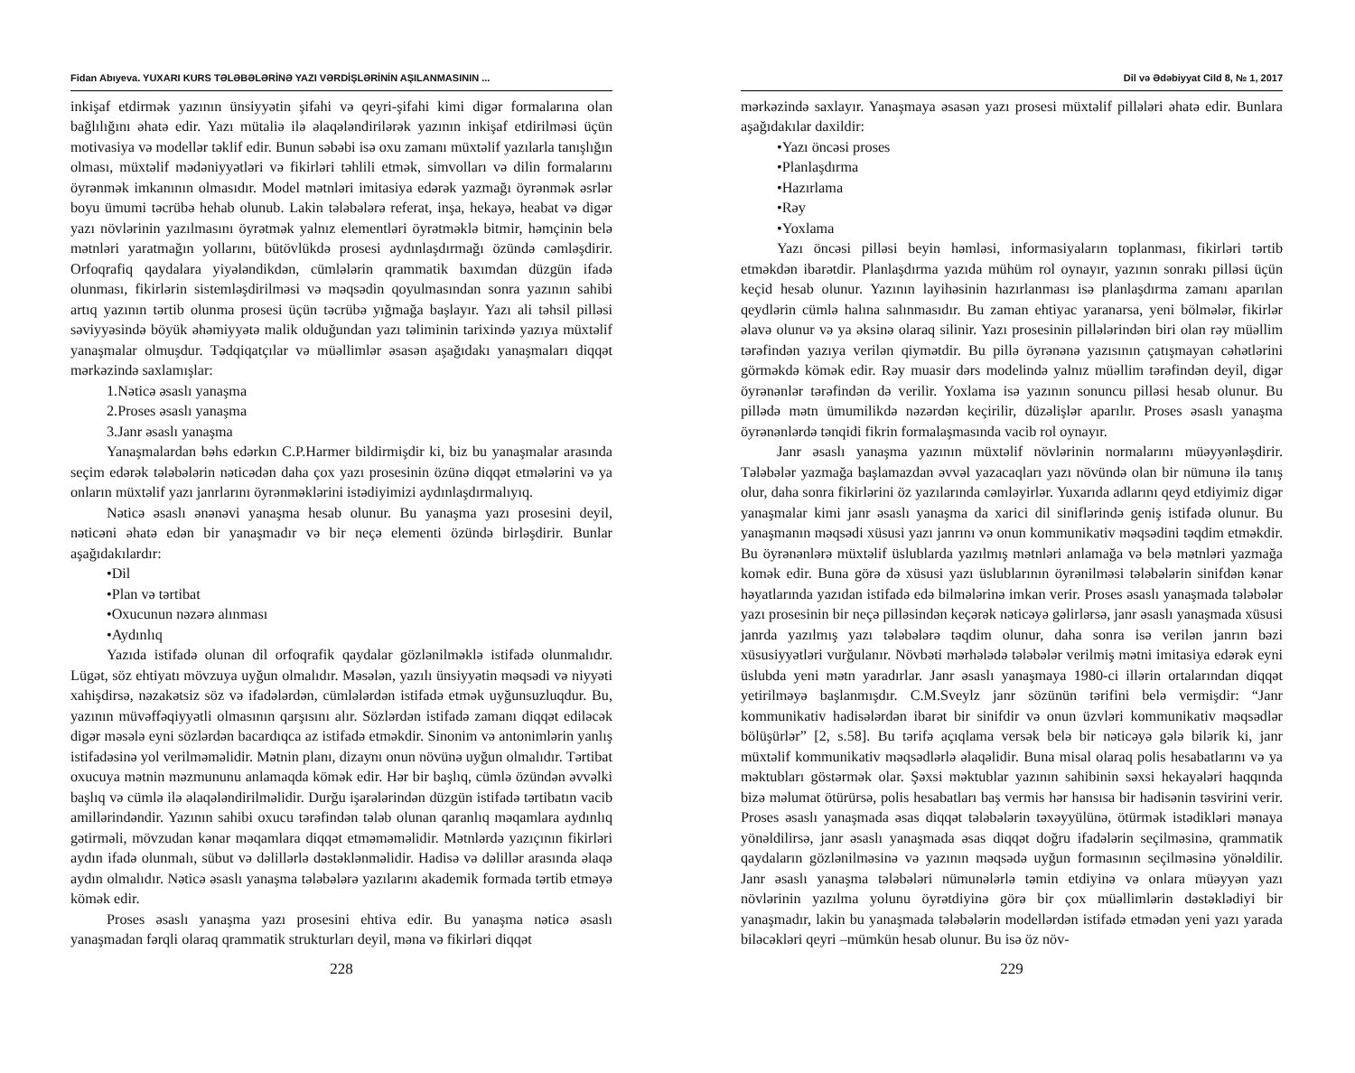Fidan Abıyeva. YUXARI KURS TƏLƏBƏLƏRİNƏ YAZI VƏRDİŞLƏRİNİN AŞILANMASININ ...
inkişaf etdirmək yazının ünsiyyətin şifahi və qeyri-şifahi kimi digər formalarına olan bağlılığını əhatə edir. Yazı mütaliə ilə əlaqələndirilərək yazının inkişaf etdirilməsi üçün motivasiya və modellər təklif edir. Bunun səbəbi isə oxu zamanı müxtəlif yazılarla tanışlığın olması, müxtəlif mədəniyyətləri və fikirləri təhlili etmək, simvolları və dilin formalarını öyrənmək imkanının olmasıdır. Model mətnləri imitasiya edərək yazmağı öyrənmək əsrlər boyu ümumi təcrübə hehab olunub. Lakin tələbələrə referat, inşa, hekayə, heabat və digər yazı növlərinin yazılmasını öyrətmək yalnız elementləri öyrətməklə bitmir, həmçinin belə mətnləri yaratmağın yollarını, bütövlükdə prosesi aydınlaşdırmağı özündə cəmləşdirir. Orfoqrafiq qaydalara yiyələndikdən, cümlələrin qrammatik baxımdan düzgün ifadə olunması, fikirlərin sistemləşdirilməsi və məqsədin qoyulmasından sonra yazının sahibi artıq yazının tərtib olunma prosesi üçün təcrübə yığmağa başlayır. Yazı ali təhsil pilləsi səviyyəsində böyük əhəmiyyətə malik olduğundan yazı təliminin tarixində yazıya müxtəlif yanaşmalar olmuşdur. Tədqiqatçılar və müəllimlər əsasən aşağıdakı yanaşmaları diqqət mərkəzində saxlamışlar:
1.Nəticə əsaslı yanaşma
2.Proses əsaslı yanaşma
3.Janr əsaslı yanaşma
Yanaşmalardan bəhs edərkın C.P.Harmer bildirmişdir ki, biz bu yanaşmalar arasında seçim edərək tələbələrin nəticədən daha çox yazı prosesinin özünə diqqət etmələrini və ya onların müxtəlif yazı janrlarını öyrənməklərini istədiyimizi aydınlaşdırmalıyıq.
Nəticə əsaslı ənənəvi yanaşma hesab olunur. Bu yanaşma yazı prosesini deyil, nəticəni əhatə edən bir yanaşmadır və bir neçə elementi özündə birləşdirir. Bunlar aşağıdakılardır:
•Dil
•Plan və tərtibat
•Oxucunun nəzərə alınması
•Aydınlıq
Yazıda istifadə olunan dil orfoqrafik qaydalar gözlənilməklə istifadə olunmalıdır. Lügət, söz ehtiyatı mövzuya uyğun olmalıdır. Məsələn, yazılı ünsiyyətin məqsədi və niyyəti xahişdirsə, nəzakətsiz söz və ifadələrdən, cümlələrdən istifadə etmək uyğunsuzluqdur. Bu, yazının müvəffəqiyyətli olmasının qarşısını alır. Sözlərdən istifadə zamanı diqqət ediləcək digər məsələ eyni sözlərdən bacardıqca az istifadə etməkdir. Sinonim və antonimlərin yanlış istifadəsinə yol verilməməlidir. Mətnin planı, dizaynı onun növünə uyğun olmalıdır. Tərtibat oxucuya mətnin məzmununu anlamaqda kömək edir. Hər bir başlıq, cümlə özündən əvvəlki başlıq və cümlə ilə əlaqələndirilməlidir. Durğu işarələrindən düzgün istifadə tərtibatın vacib amillərindəndir. Yazının sahibi oxucu tərəfindən tələb olunan qaranlıq məqamlara aydınlıq gətirməli, mövzudan kənar məqamlara diqqət etməməməlidir. Mətnlərdə yazıçının fikirləri aydın ifadə olunmalı, sübut və dəlillərlə dəstəklənməlidir. Hadisə və dəlillər arasında əlaqə aydın olmalıdır. Nəticə əsaslı yanaşma tələbələrə yazılarını akademik formada tərtib etməyə kömək edir.
Proses əsaslı yanaşma yazı prosesini ehtiva edir. Bu yanaşma nəticə əsaslı yanaşmadan fərqli olaraq qrammatik strukturları deyil, məna və fikirləri diqqət
228
Dil və Ədəbiyyat Cild 8, № 1, 2017
mərkəzində saxlayır. Yanaşmaya əsasən yazı prosesi müxtəlif pillələri əhatə edir. Bunlara aşağıdakılar daxildir:
•Yazı öncəsi proses
•Planlaşdırma
•Hazırlama
•Rəy
•Yoxlama
Yazı öncəsi pilləsi beyin həmləsi, informasiyaların toplanması, fikirləri tərtib etməkdən ibarətdir. Planlaşdırma yazıda mühüm rol oynayır, yazının sonrakı pilləsi üçün keçid hesab olunur. Yazının layihəsinin hazırlanması isə planlaşdırma zamanı aparılan qeydlərin cümlə halına salınmasıdır. Bu zaman ehtiyac yaranarsa, yeni bölmələr, fikirlər əlavə olunur və ya əksinə olaraq silinir. Yazı prosesinin pillələrindən biri olan rəy müəllim tərəfindən yazıya verilən qiymətdir. Bu pillə öyrənənə yazısının çatışmayan cəhətlərini görməkdə kömək edir. Rəy muasir dərs modelində yalnız müəllim tərəfindən deyil, digər öyrənənlər tərəfindən də verilir. Yoxlama isə yazının sonuncu pilləsi hesab olunur. Bu pillədə mətn ümumilikdə nəzərdən keçirilir, düzəlişlər aparılır. Proses əsaslı yanaşma öyrənənlərdə tənqidi fikrin formalaşmasında vacib rol oynayır.
Janr əsaslı yanaşma yazının müxtəlif növlərinin normalarını müəyyənləşdirir. Tələbələr yazmağa başlamazdan əvvəl yazacaqları yazı növündə olan bir nümunə ilə tanış olur, daha sonra fikirlərini öz yazılarında cəmləyirlər. Yuxarıda adlarını qeyd etdiyimiz digər yanaşmalar kimi janr əsaslı yanaşma da xarici dil siniflərində geniş istifadə olunur. Bu yanaşmanın məqsədi xüsusi yazı janrını və onun kommunikativ məqsədini təqdim etməkdir. Bu öyrənənlərə müxtəlif üslublarda yazılmış mətnləri anlamağa və belə mətnləri yazmağa komək edir. Buna görə də xüsusi yazı üslublarının öyrənilməsi tələbələrin sinifdən kənar həyatlarında yazıdan istifadə edə bilmələrinə imkan verir. Proses əsaslı yanaşmada tələbələr yazı prosesinin bir neçə pilləsindən keçərək nəticəyə gəlirlərsə, janr əsaslı yanaşmada xüsusi janrda yazılmış yazı tələbələrə təqdim olunur, daha sonra isə verilən janrın bəzi xüsusiyyətləri vurğulanır. Növbəti mərhələdə tələbələr verilmiş mətni imitasiya edərək eyni üslubda yeni mətn yaradırlar. Janr əsaslı yanaşmaya 1980-ci illərin ortalarından diqqət yetirilməyə başlanmışdır. C.M.Sveylz janr sözünün tərifini belə vermişdir: “Janr kommunikativ hadisələrdən ibarət bir sinifdir və onun üzvləri kommunikativ məqsədlər bölüşürlər” [2, s.58]. Bu tərifə açıqlama versək belə bir nəticəyə gələ bilərik ki, janr müxtəlif kommunikativ məqsədlərlə əlaqəlidir. Buna misal olaraq polis hesabatlarını və ya məktubları göstərmək olar. Şəxsi məktublar yazının sahibinin səxsi hekayələri haqqında bizə məlumat ötürürsə, polis hesabatları baş vermis hər hansısa bir hadisənin təsvirini verir. Proses əsaslı yanaşmada əsas diqqət tələbələrin təxəyyülünə, ötürmək istədikləri mənaya yönəldilirsə, janr əsaslı yanaşmada əsas diqqət doğru ifadələrin seçilməsinə, qrammatik qaydaların gözlənilməsinə və yazının məqsədə uyğun formasının seçilməsinə yönəldilir. Janr əsaslı yanaşma tələbələri nümunələrlə təmin etdiyinə və onlara müəyyən yazı növlərinin yazılma yolunu öyrətdiyinə görə bir çox müəllimlərin dəstəklədiyi bir yanaşmadır, lakin bu yanaşmada tələbələrin modellərdən istifadə etmədən yeni yazı yarada biləcəkləri qeyri –mümkün hesab olunur. Bu isə öz növ-
229